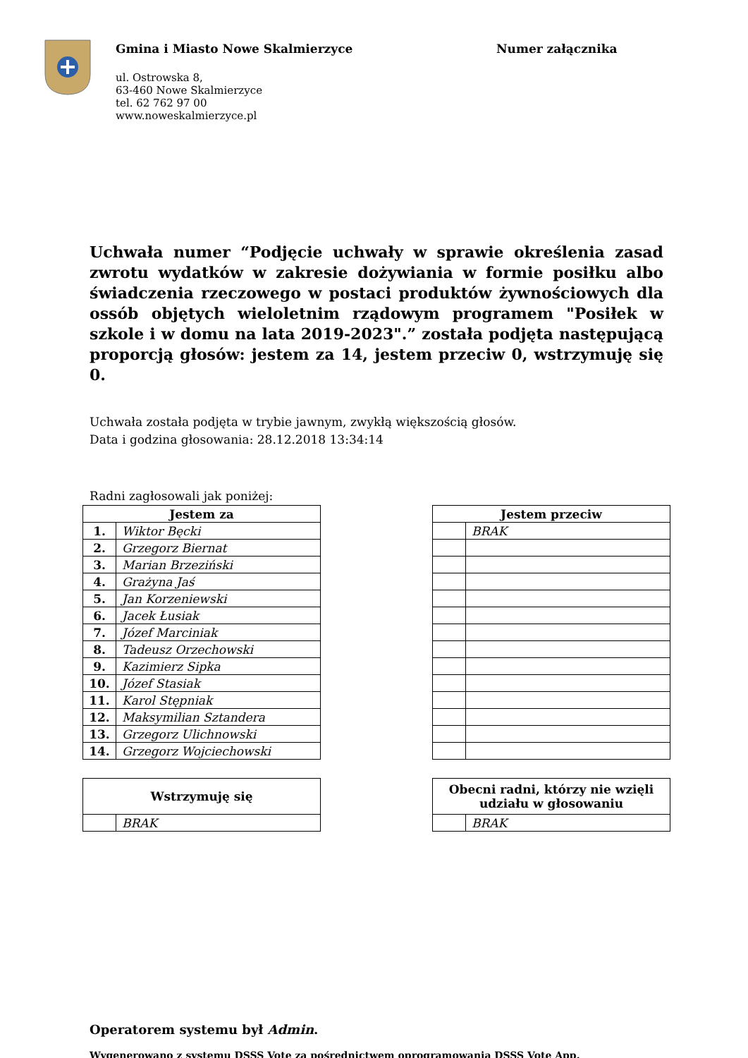Gmina i Miasto Nowe Skalmierzyce
ul. Ostrowska 8,
63-460 Nowe Skalmierzyce
tel. 62 762 97 00
www.noweskalmierzyce.pl
Numer załącznika
Uchwała numer “Podjęcie uchwały w sprawie określenia zasad zwrotu wydatków w zakresie dożywiania w formie posiłku albo świadczenia rzeczowego w postaci produktów żywnościowych dla ossób objętych wieloletnim rządowym programem "Posiłek w szkole i w domu na lata 2019-2023".” została podjęta następującą proporcją głosów: jestem za 14, jestem przeciw 0, wstrzymuję się 0.
Uchwała została podjęta w trybie jawnym, zwykłą większością głosów.
Data i godzina głosowania: 28.12.2018 13:34:14
Radni zagłosowali jak poniżej:
| Jestem za | |
| --- | --- |
| 1. | Wiktor Bęcki |
| 2. | Grzegorz Biernat |
| 3. | Marian Brzeziński |
| 4. | Grażyna Jaś |
| 5. | Jan Korzeniewski |
| 6. | Jacek Łusiak |
| 7. | Józef Marciniak |
| 8. | Tadeusz Orzechowski |
| 9. | Kazimierz Sipka |
| 10. | Józef Stasiak |
| 11. | Karol Stępniak |
| 12. | Maksymilian Sztandera |
| 13. | Grzegorz Ulichnowski |
| 14. | Grzegorz Wojciechowski |
| Jestem przeciw | |
| --- | --- |
| | BRAK |
| Wstrzymuję się | |
| --- | --- |
| | BRAK |
| Obecni radni, którzy nie wzięli udziału w głosowaniu | |
| --- | --- |
| | BRAK |
Operatorem systemu był Admin.
Wygenerowano z systemu DSSS Vote za pośrednictwem oprogramowania DSSS Vote App.